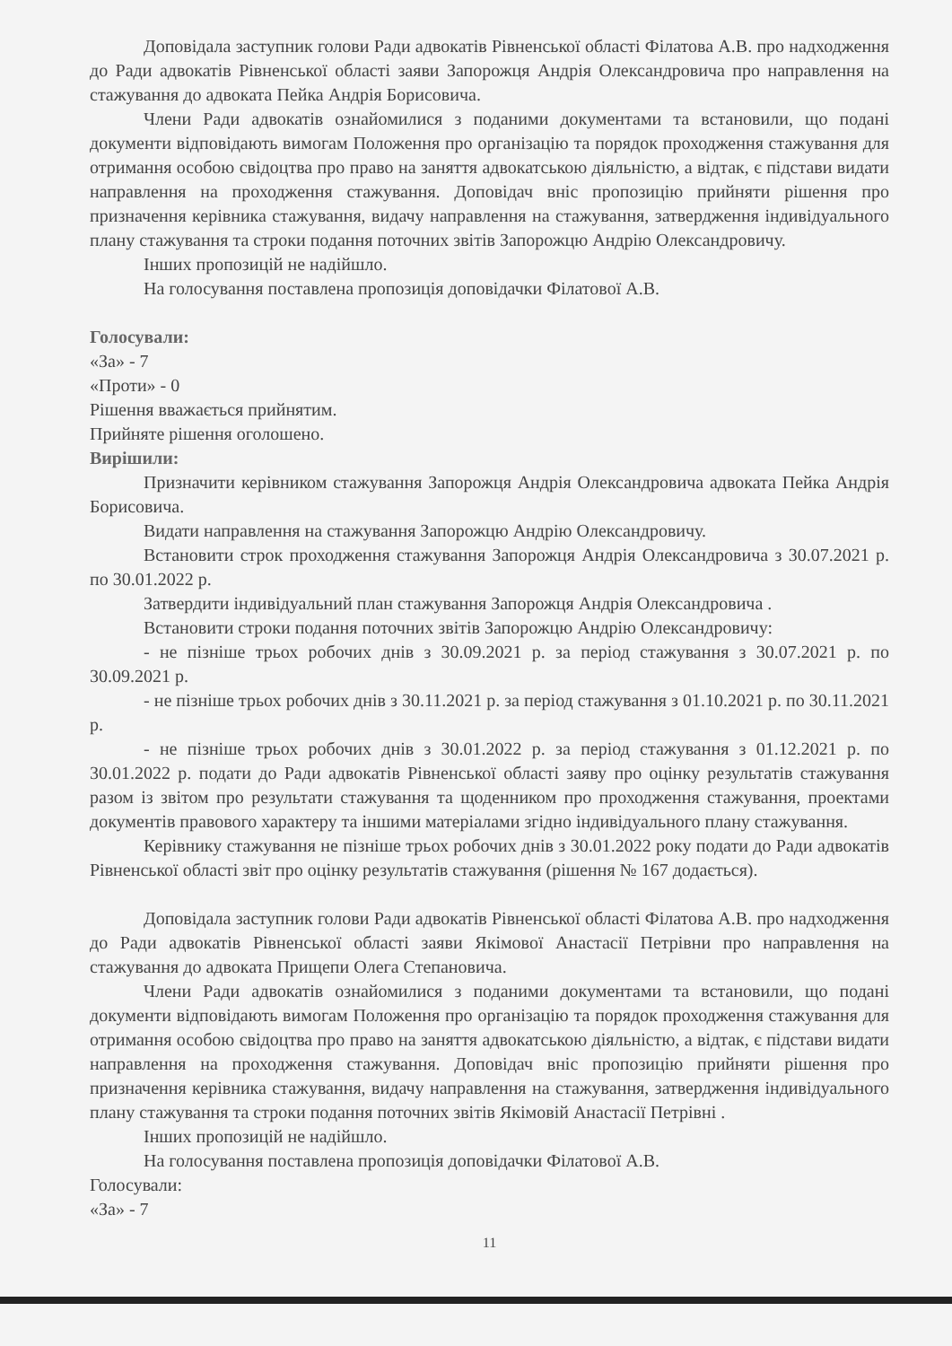Доповідала заступник голови Ради адвокатів Рівненської області Філатова А.В. про надходження до Ради адвокатів Рівненської області заяви Запорожця Андрія Олександровича про направлення на стажування до адвоката Пейка Андрія Борисовича.
Члени Ради адвокатів ознайомилися з поданими документами та встановили, що подані документи відповідають вимогам Положення про організацію та порядок проходження стажування для отримання особою свідоцтва про право на заняття адвокатською діяльністю, а відтак, є підстави видати направлення на проходження стажування. Доповідач вніс пропозицію прийняти рішення про призначення керівника стажування, видачу направлення на стажування, затвердження індивідуального плану стажування та строки подання поточних звітів Запорожцю Андрію Олександровичу.
Інших пропозицій не надійшло.
На голосування поставлена пропозиція доповідачки Філатової А.В.
Голосували:
«За» - 7
«Проти» - 0
Рішення вважається прийнятим.
Прийняте рішення оголошено.
Вирішили:
Призначити керівником стажування Запорожця Андрія Олександровича адвоката Пейка Андрія Борисовича.
Видати направлення на стажування Запорожцю Андрію Олександровичу.
Встановити строк проходження стажування Запорожця Андрія Олександровича з 30.07.2021 р. по 30.01.2022 р.
Затвердити індивідуальний план стажування Запорожця Андрія Олександровича .
Встановити строки подання поточних звітів Запорожцю Андрію Олександровичу:
- не пізніше трьох робочих днів з 30.09.2021 р. за період стажування з 30.07.2021 р. по 30.09.2021 р.
- не пізніше трьох робочих днів з 30.11.2021 р. за період стажування з 01.10.2021 р. по 30.11.2021 р.
- не пізніше трьох робочих днів з 30.01.2022 р. за період стажування з 01.12.2021 р. по 30.01.2022 р. подати до Ради адвокатів Рівненської області заяву про оцінку результатів стажування разом із звітом про результати стажування та щоденником про проходження стажування, проектами документів правового характеру та іншими матеріалами згідно індивідуального плану стажування.
Керівнику стажування не пізніше трьох робочих днів з 30.01.2022 року подати до Ради адвокатів Рівненської області звіт про оцінку результатів стажування (рішення № 167 додається).
Доповідала заступник голови Ради адвокатів Рівненської області Філатова А.В. про надходження до Ради адвокатів Рівненської області заяви Якімової Анастасії Петрівни про направлення на стажування до адвоката Прищепи Олега Степановича.
Члени Ради адвокатів ознайомилися з поданими документами та встановили, що подані документи відповідають вимогам Положення про організацію та порядок проходження стажування для отримання особою свідоцтва про право на заняття адвокатською діяльністю, а відтак, є підстави видати направлення на проходження стажування. Доповідач вніс пропозицію прийняти рішення про призначення керівника стажування, видачу направлення на стажування, затвердження індивідуального плану стажування та строки подання поточних звітів Якімовій Анастасії Петрівні .
Інших пропозицій не надійшло.
На голосування поставлена пропозиція доповідачки Філатової А.В.
Голосували:
«За» - 7
11